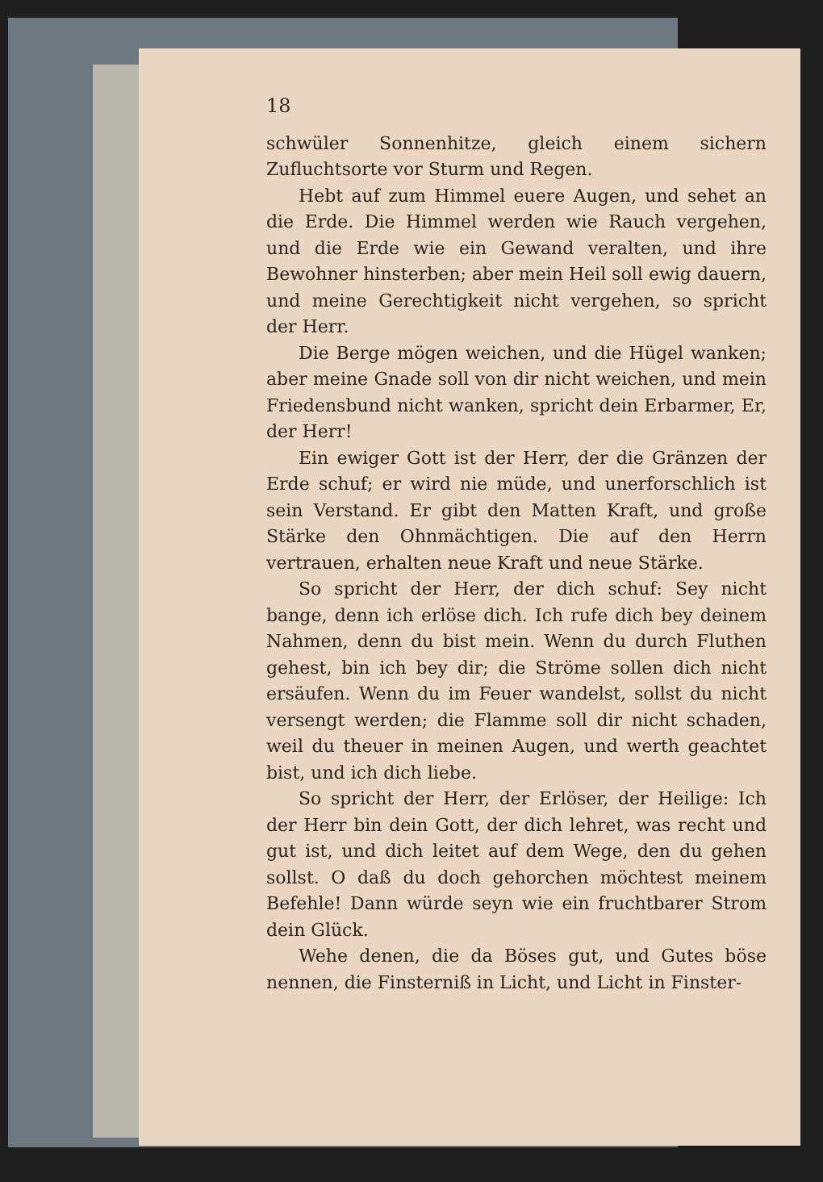18
schwüler Sonnenhitze, gleich einem sichern Zufluchtsorte vor Sturm und Regen.
Hebt auf zum Himmel euere Augen, und sehet an die Erde. Die Himmel werden wie Rauch vergehen, und die Erde wie ein Gewand veralten, und ihre Bewohner hinsterben; aber mein Heil soll ewig dauern, und meine Gerechtigkeit nicht vergehen, so spricht der Herr.
Die Berge mögen weichen, und die Hügel wanken; aber meine Gnade soll von dir nicht weichen, und mein Friedensbund nicht wanken, spricht dein Erbarmer, Er, der Herr!
Ein ewiger Gott ist der Herr, der die Gränzen der Erde schuf; er wird nie müde, und unerforschlich ist sein Verstand. Er gibt den Matten Kraft, und große Stärke den Ohnmächtigen. Die auf den Herrn vertrauen, erhalten neue Kraft und neue Stärke.
So spricht der Herr, der dich schuf: Sey nicht bange, denn ich erlöse dich. Ich rufe dich bey deinem Nahmen, denn du bist mein. Wenn du durch Fluthen gehest, bin ich bey dir; die Ströme sollen dich nicht ersäufen. Wenn du im Feuer wandelst, sollst du nicht versengt werden; die Flamme soll dir nicht schaden, weil du theuer in meinen Augen, und werth geachtet bist, und ich dich liebe.
So spricht der Herr, der Erlöser, der Heilige: Ich der Herr bin dein Gott, der dich lehret, was recht und gut ist, und dich leitet auf dem Wege, den du gehen sollst. O daß du doch gehorchen möchtest meinem Befehle! Dann würde seyn wie ein fruchtbarer Strom dein Glück.
Wehe denen, die da Böses gut, und Gutes böse nennen, die Finsterniß in Licht, und Licht in Finster-